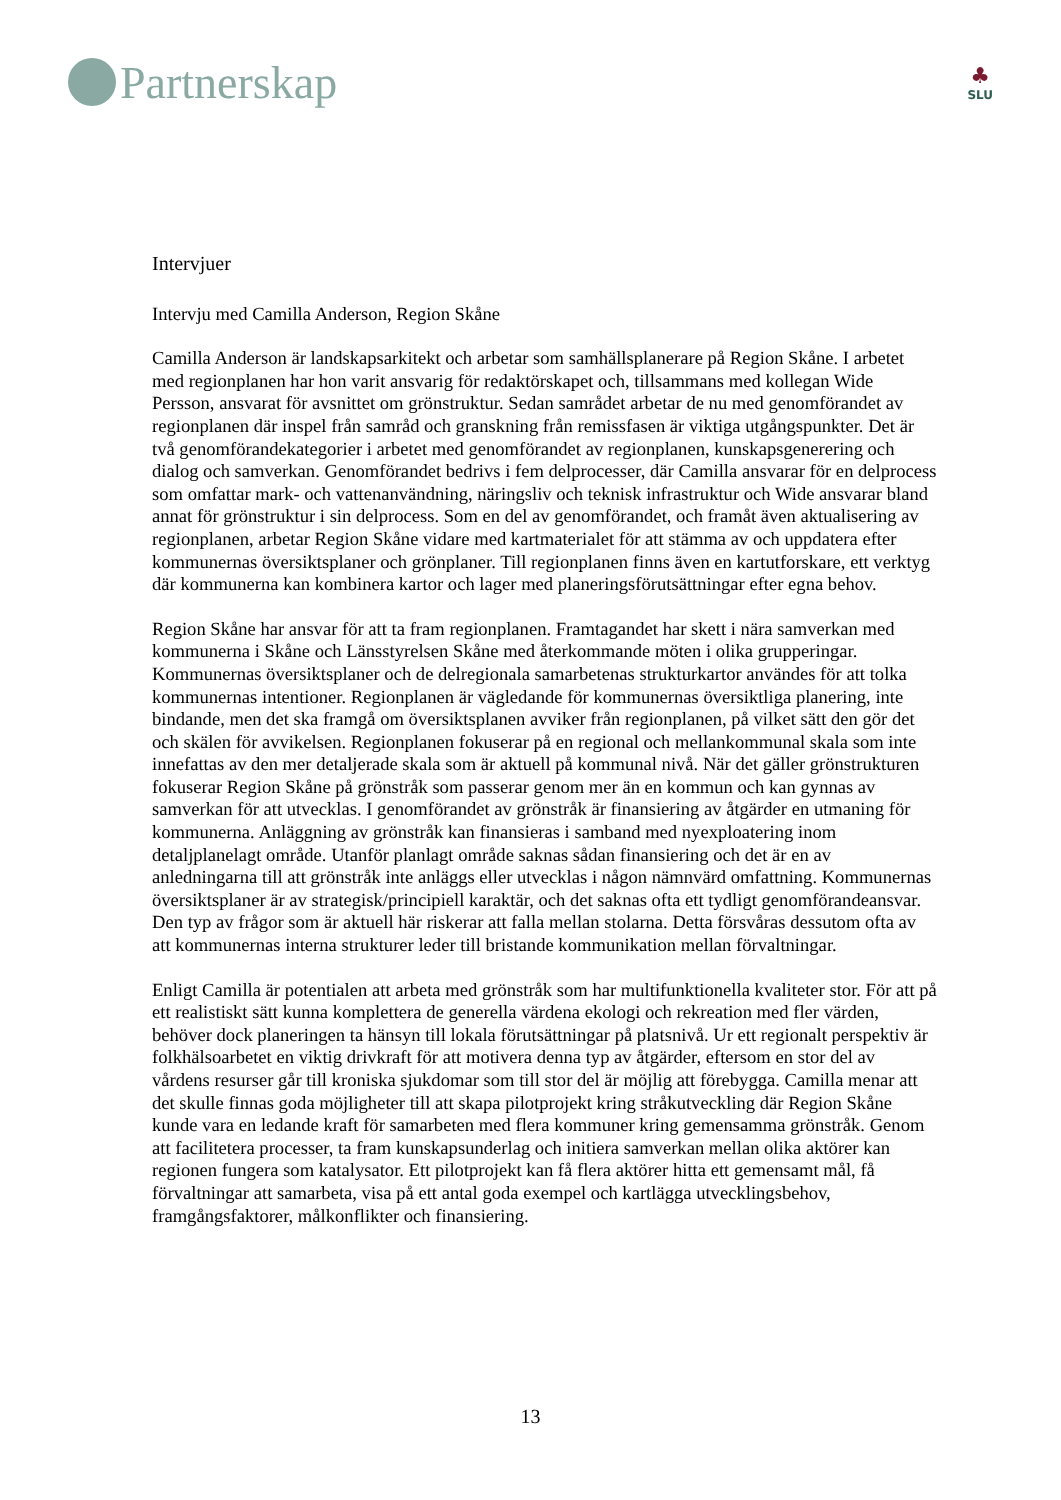Partnerskap
♣
SLU
Intervjuer
Intervju med Camilla Anderson, Region Skåne
Camilla Anderson är landskapsarkitekt och arbetar som samhällsplanerare på Region Skåne. I arbetet med regionplanen har hon varit ansvarig för redaktörskapet och, tillsammans med kollegan Wide Persson, ansvarat för avsnittet om grönstruktur. Sedan samrådet arbetar de nu med genomförandet av regionplanen där inspel från samråd och granskning från remissfasen är viktiga utgångspunkter. Det är två genomförandekategorier i arbetet med genomförandet av regionplanen, kunskapsgenerering och dialog och samverkan. Genomförandet bedrivs i fem delprocesser, där Camilla ansvarar för en delprocess som omfattar mark- och vattenanvändning, näringsliv och teknisk infrastruktur och Wide ansvarar bland annat för grönstruktur i sin delprocess. Som en del av genomförandet, och framåt även aktualisering av regionplanen, arbetar Region Skåne vidare med kartmaterialet för att stämma av och uppdatera efter kommunernas översiktsplaner och grönplaner. Till regionplanen finns även en kartutforskare, ett verktyg där kommunerna kan kombinera kartor och lager med planeringsförutsättningar efter egna behov.
Region Skåne har ansvar för att ta fram regionplanen. Framtagandet har skett i nära samverkan med kommunerna i Skåne och Länsstyrelsen Skåne med återkommande möten i olika grupperingar. Kommunernas översiktsplaner och de delregionala samarbetenas strukturkartor användes för att tolka kommunernas intentioner. Regionplanen är vägledande för kommunernas översiktliga planering, inte bindande, men det ska framgå om översiktsplanen avviker från regionplanen, på vilket sätt den gör det och skälen för avvikelsen. Regionplanen fokuserar på en regional och mellankommunal skala som inte innefattas av den mer detaljerade skala som är aktuell på kommunal nivå. När det gäller grönstrukturen fokuserar Region Skåne på grönstråk som passerar genom mer än en kommun och kan gynnas av samverkan för att utvecklas. I genomförandet av grönstråk är finansiering av åtgärder en utmaning för kommunerna. Anläggning av grönstråk kan finansieras i samband med nyexploatering inom detaljplanelagt område. Utanför planlagt område saknas sådan finansiering och det är en av anledningarna till att grönstråk inte anläggs eller utvecklas i någon nämnvärd omfattning. Kommunernas översiktsplaner är av strategisk/principiell karaktär, och det saknas ofta ett tydligt genomförandeansvar. Den typ av frågor som är aktuell här riskerar att falla mellan stolarna. Detta försvåras dessutom ofta av att kommunernas interna strukturer leder till bristande kommunikation mellan förvaltningar.
Enligt Camilla är potentialen att arbeta med grönstråk som har multifunktionella kvaliteter stor. För att på ett realistiskt sätt kunna komplettera de generella värdena ekologi och rekreation med fler värden, behöver dock planeringen ta hänsyn till lokala förutsättningar på platsnivå. Ur ett regionalt perspektiv är folkhälsoarbetet en viktig drivkraft för att motivera denna typ av åtgärder, eftersom en stor del av vårdens resurser går till kroniska sjukdomar som till stor del är möjlig att förebygga. Camilla menar att det skulle finnas goda möjligheter till att skapa pilotprojekt kring stråkutveckling där Region Skåne kunde vara en ledande kraft för samarbeten med flera kommuner kring gemensamma grönstråk. Genom att facilitetera processer, ta fram kunskapsunderlag och initiera samverkan mellan olika aktörer kan regionen fungera som katalysator. Ett pilotprojekt kan få flera aktörer hitta ett gemensamt mål, få förvaltningar att samarbeta, visa på ett antal goda exempel och kartlägga utvecklingsbehov, framgångsfaktorer, målkonflikter och finansiering.
13